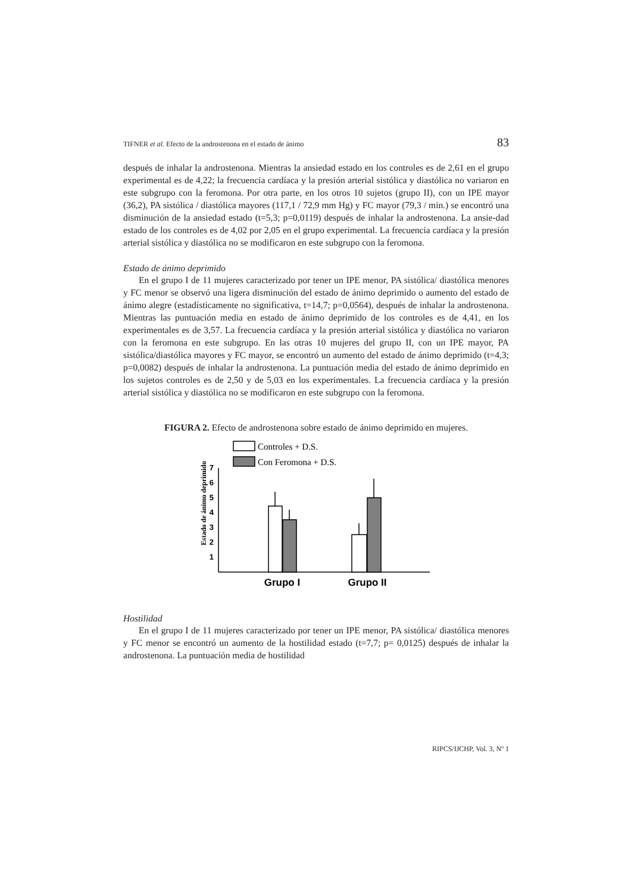TIFNER et al. Efecto de la androstenona en el estado de ánimo 83
después de inhalar la androstenona. Mientras la ansiedad estado en los controles es de 2,61 en el grupo experimental es de 4,22; la frecuencia cardíaca y la presión arterial sistólica y diastólica no variaron en este subgrupo con la feromona. Por otra parte, en los otros 10 sujetos (grupo II), con un IPE mayor (36,2), PA sistólica / diastólica mayores (117,1 / 72,9 mm Hg) y FC mayor (79,3 / min.) se encontró una disminución de la ansiedad estado (t=5,3; p=0,0119) después de inhalar la androstenona. La ansie-dad estado de los controles es de 4,02 por 2,05 en el grupo experimental. La frecuencia cardíaca y la presión arterial sistólica y diastólica no se modificaron en este subgrupo con la feromona.
Estado de ánimo deprimido
En el grupo I de 11 mujeres caracterizado por tener un IPE menor, PA sistólica/ diastólica menores y FC menor se observó una ligera disminución del estado de ánimo deprimido o aumento del estado de ánimo alegre (estadísticamente no significativa, t=14,7; p=0,0564), después de inhalar la androstenona. Mientras las puntuación media en estado de ánimo deprimido de los controles es de 4,41, en los experimentales es de 3,57. La frecuencia cardíaca y la presión arterial sistólica y diastólica no variaron con la feromona en este subgrupo. En las otras 10 mujeres del grupo II, con un IPE mayor, PA sistólica/diastólica mayores y FC mayor, se encontró un aumento del estado de ánimo deprimido (t=4,3; p=0,0082) después de inhalar la androstenona. La puntuación media del estado de ánimo deprimido en los sujetos controles es de 2,50 y de 5,03 en los experimentales. La frecuencia cardíaca y la presión arterial sistólica y diastólica no se modificaron en este subgrupo con la feromona.
FIGURA 2. Efecto de androstenona sobre estado de ánimo deprimido en mujeres.
Controles + D.S.
Con Feromona + D.S.
Estado de ánimo deprimido
1
2
3
4
5
6
7
Grupo I
Grupo II
Hostilidad
En el grupo I de 11 mujeres caracterizado por tener un IPE menor, PA sistólica/ diastólica menores y FC menor se encontró un aumento de la hostilidad estado (t=7,7; p= 0,0125) después de inhalar la androstenona. La puntuación media de hostilidad
RIPCS/IJCHP, Vol. 3, Nº 1